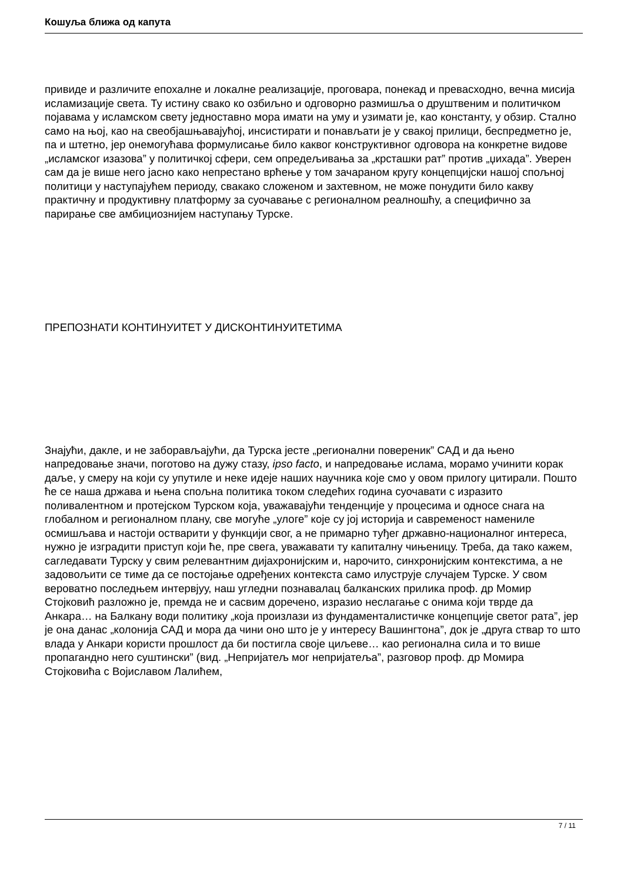Кошуља ближа од капута
привиде и различите епохалне и локалне реализације, проговара, понекад и превасходно, вечна мисија исламизације света. Ту истину свако ко озбиљно и одговорно размишља о друштвеним и политичком појавама у исламском свету једноставно мора имати на уму и узимати је, као константу, у обзир. Стално само на њој, као на свеобјашњавајућој, инсистирати и понављати је у свакој прилици, беспредметно је, па и штетно, јер онемогућава формулисање било каквог конструктивног одговора на конкретне видове „исламског изазова” у политичкој сфери, сем опредељивања за „крсташки рат” против „џихада”. Уверен сам да је више него јасно како непрестано врћење у том зачараном кругу концепцијски нашој спољној политици у наступајућем периоду, свакако сложеном и захтевном, не може понудити било какву практичну и продуктивну платформу за суочавање с регионалном реалношћу, а специфично за парирање све амбициознијем наступању Турске.
ПРЕПОЗНАТИ КОНТИНУИТЕТ У ДИСКОНТИНУИТЕТИМА
Знајући, дакле, и не заборављајући, да Турска јесте „регионални повереник” САД и да њено напредовање значи, поготово на дужу стазу, ipso facto, и напредовање ислама, морамо учинити корак даље, у смеру на који су упутиле и неке идеје наших научника које смо у овом прилогу цитирали. Пошто ће се наша држава и њена спољна политика током следећих година суочавати с изразито поливалентном и протејском Турском која, уважавајући тенденције у процесима и односе снага на глобалном и регионалном плану, све могуће „улоге” које су јој историја и савременост намениле осмишљава и настоји остварити у функцији свог, а не примарно туђег државно-националног интереса, нужно је изградити приступ који ће, пре свега, уважавати ту капиталну чињеницу. Треба, да тако кажем, сагледавати Турску у свим релевантним дијахронијским и, нарочито, синхронијским контекстима, а не задовољити се тиме да се постојање одређених контекста само илуструје случајем Турске. У свом вероватно последњем интервјуу, наш угледни познавалац балканских прилика проф. др Момир Стојковић разложно је, премда не и сасвим доречено, изразио неслагање с онима који тврде да Анкара… на Балкану води политику „која произлази из фундаменталистичке концепције светог рата”, јер је она данас „колонија САД и мора да чини оно што је у интересу Вашингтона”, док је „друга ствар то што влада у Анкари користи прошлост да би постигла своје циљеве… као регионална сила и то више пропагандно него суштински” (вид. „Непријатељ мог непријатеља”, разговор проф. др Момира Стојковића с Војиславом Лалићем,
7 / 11